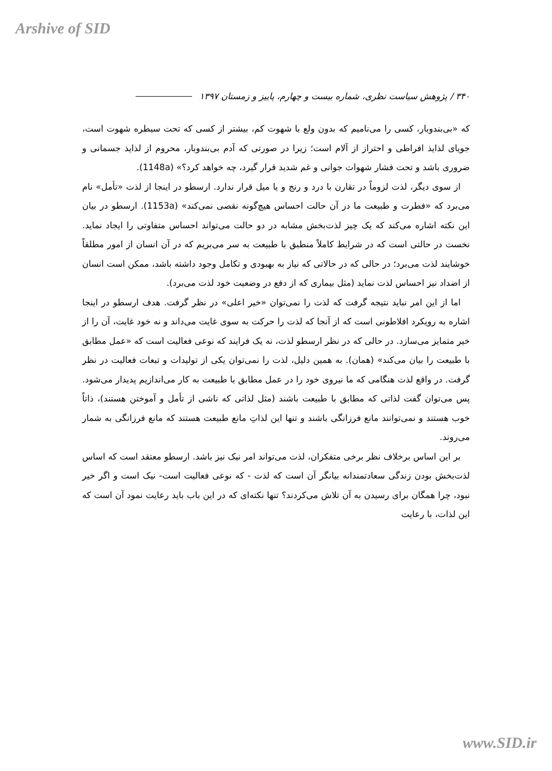Arshive of SID
۳۴۰ / پژوهش سیاست نظری، شماره بیست و چهارم، پاییز و زمستان ۱۳۹۷
که «بی‌بندوبار، کسی را می‌نامیم که بدون ولع با شهوت کم، بیشتر از کسی که تحت سیطره شهوت است، جویای لذایذ افراطی و احتراز از آلام است؛ زیرا در صورتی که آدم بی‌بندوبار، محروم از لذایذ جسمانی و ضروری باشد و تحت فشار شهوات جوانی و غم شدید قرار گیرد، چه خواهد کرد؟» (1148a).
از سوی دیگر، لذت لزوماً در تقارن با درد و رنج و یا میل قرار ندارد. ارسطو در اینجا از لذت «تأمل» نام می‌برد که «فطرت و طبیعت ما در آن حالت احساس هیچ‌گونه نقصی نمی‌کند» (1153a). ارسطو در بیان این نکته اشاره می‌کند که یک چیز لذت‌بخش مشابه در دو حالت می‌تواند احساس متفاوتی را ایجاد نماید. نخست در حالتی است که در شرایط کاملاً منطبق با طبیعت به سر می‌بریم که در آن انسان از امور مطلقاً خوشایند لذت می‌برد؛ در حالی که در حالاتی که نیاز به بهبودی و تکامل وجود داشته باشد، ممکن است انسان از اضداد نیز احساس لذت نماید (مثل بیماری که از دفع در وضعیت خود لذت می‌برد).
اما از این امر نباید نتیجه گرفت که لذت را نمی‌توان «خیر اعلی» در نظر گرفت. هدف ارسطو در اینجا اشاره به رویکرد افلاطونی است که از آنجا که لذت را حرکت به سوی غایت می‌داند و نه خود غایت، آن را از خیر متمایز می‌سازد. در حالی که در نظر ارسطو لذت، نه یک فرایند که نوعی فعالیت است که «عمل مطابق با طبیعت را بیان می‌کند» (همان). به همین دلیل، لذت را نمی‌توان یکی از تولیدات و تبعات فعالیت در نظر گرفت. در واقع لذت هنگامی که ما نیروی خود را در عمل مطابق با طبیعت به کار می‌اندازیم پدیدار می‌شود. پس می‌توان گفت لذاتی که مطابق با طبیعت باشند (مثل لذاتی که ناشی از تأمل و آموختن هستند)، ذاتاً خوب هستند و نمی‌توانند مانع فرزانگی باشند و تنها این لذاتِ مانع طبیعت هستند که مانع فرزانگی به شمار می‌روند.
بر این اساس برخلاف نظر برخی متفکران، لذت می‌تواند امر نیک نیز باشد. ارسطو معتقد است که اساس لذت‌بخش بودن زندگی سعادتمندانه بیانگر آن است که لذت - که نوعی فعالیت است- نیک است و اگر خیر نبود، چرا همگان برای رسیدن به آن تلاش می‌کردند؟ تنها نکته‌ای که در این باب باید رعایت نمود آن است که این لذات، با رعایت
www.SID.ir